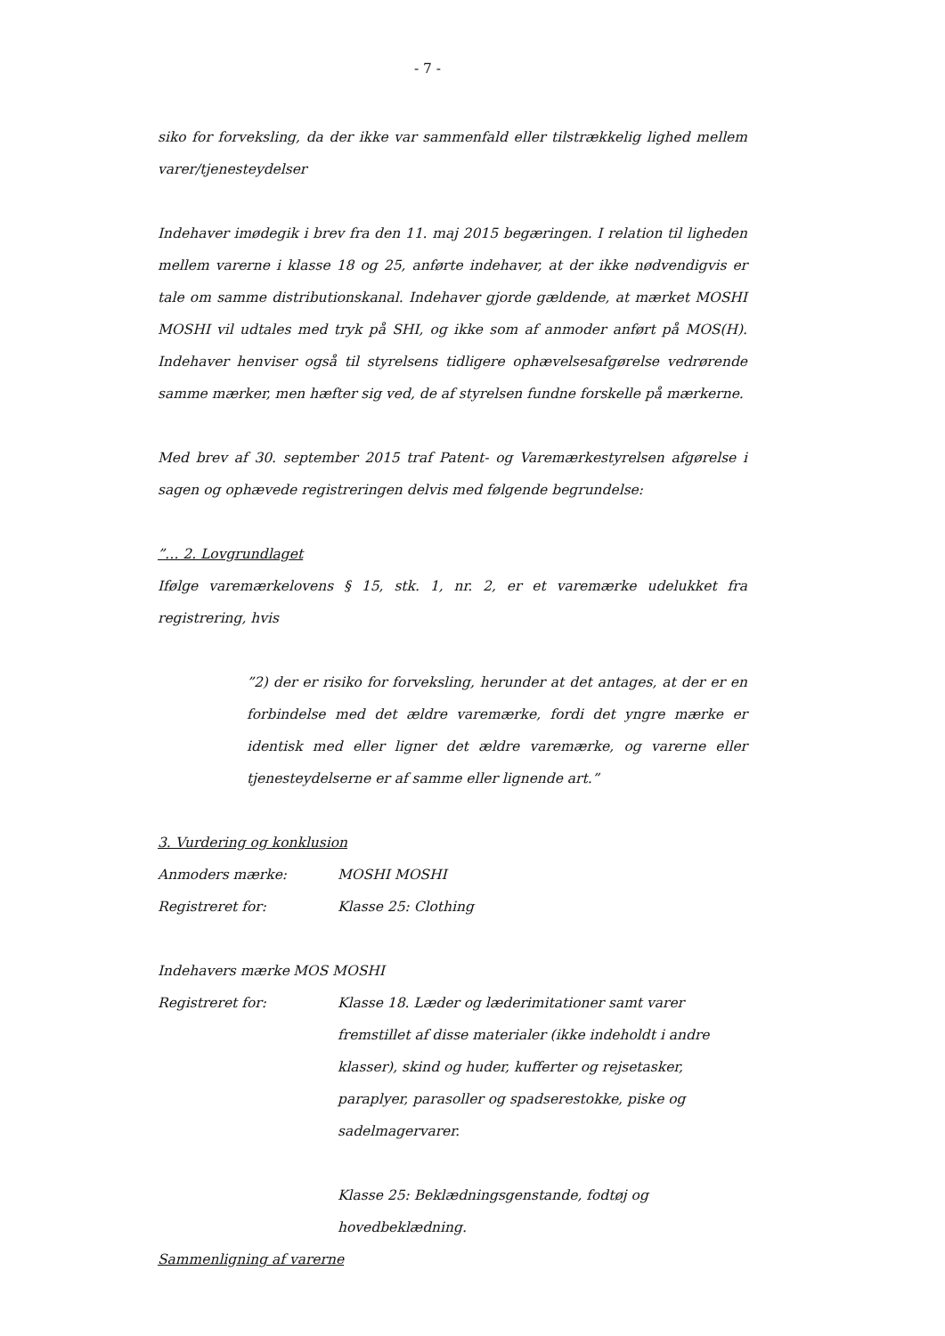- 7 -
siko for forveksling, da der ikke var sammenfald eller tilstrækkelig lighed mellem varer/tjenesteydelser
Indehaver imødegik i brev fra den 11. maj 2015 begæringen. I relation til ligheden mellem varerne i klasse 18 og 25, anførte indehaver, at der ikke nødvendigvis er tale om samme distributionskanal. Indehaver gjorde gældende, at mærket MOSHI MOSHI vil udtales med tryk på SHI, og ikke som af anmoder anført på MOS(H). Indehaver henviser også til styrelsens tidligere ophævelsesafgørelse vedrørende samme mærker, men hæfter sig ved, de af styrelsen fundne forskelle på mærkerne.
Med brev af 30. september 2015 traf Patent- og Varemærkestyrelsen afgørelse i sagen og ophævede registreringen delvis med følgende begrundelse:
”… 2. Lovgrundlaget
Ifølge varemærkelovens § 15, stk. 1, nr. 2, er et varemærke udelukket fra registrering, hvis
”2) der er risiko for forveksling, herunder at det antages, at der er en forbindelse med det ældre varemærke, fordi det yngre mærke er identisk med eller ligner det ældre varemærke, og varerne eller tjenesteydelserne er af samme eller lignende art.”
3. Vurdering og konklusion
Anmoders mærke: MOSHI MOSHI
Registreret for: Klasse 25: Clothing
Indehavers mærke MOS MOSHI
Registreret for: Klasse 18. Læder og læderimitationer samt varer fremstillet af disse materialer (ikke indeholdt i andre klasser), skind og huder, kufferter og rejsetasker, paraplyer, parasoller og spadserestokke, piske og sadelmagervarer.
Klasse 25: Beklædningsgenstande, fodtøj og hovedbeklædning.
Sammenligning af varerne